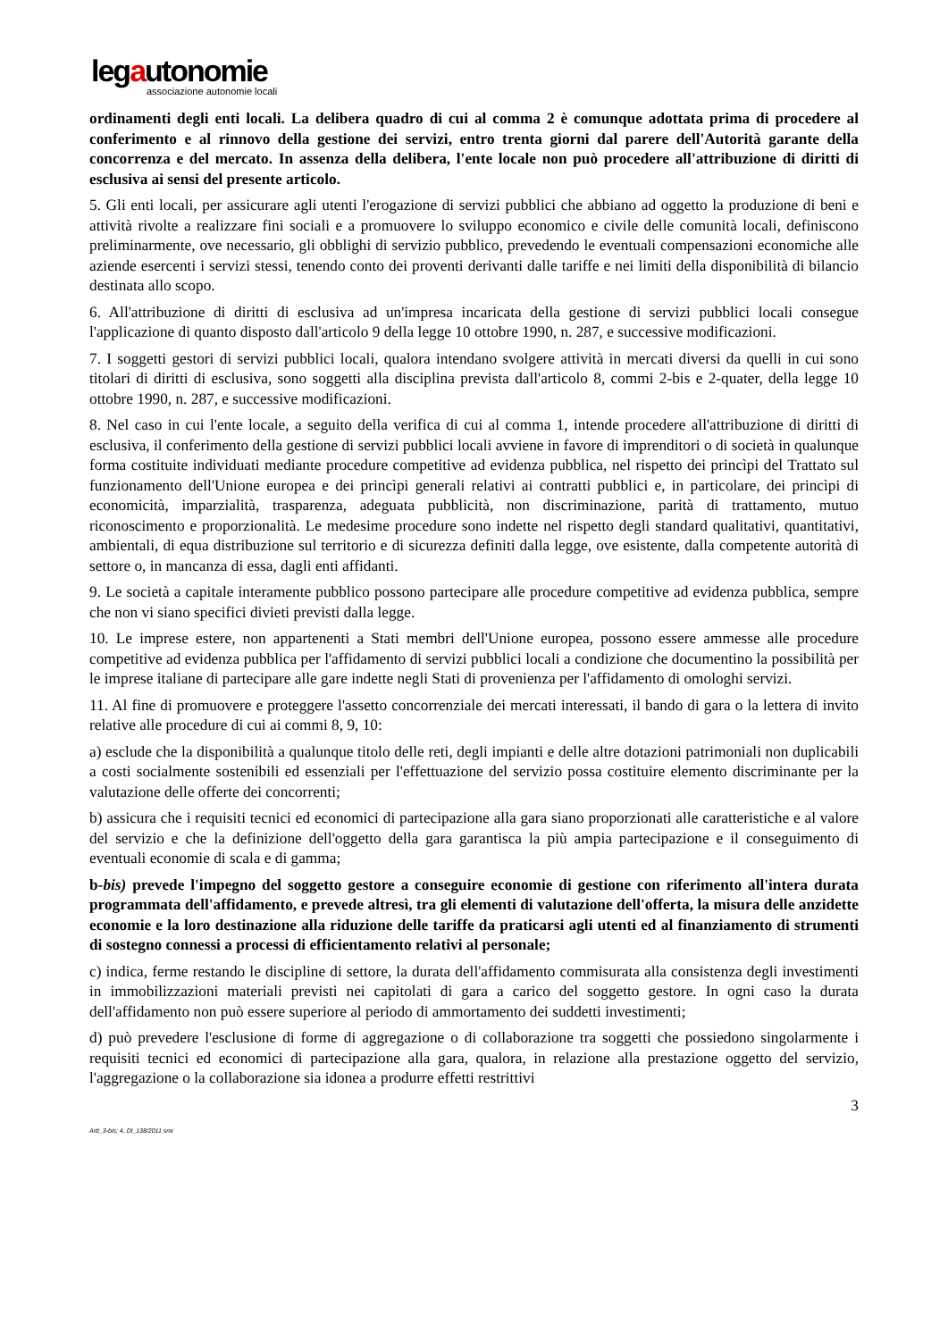legautonomie
associazione autonomie locali
ordinamenti degli enti locali. La delibera quadro di cui al comma 2 è comunque adottata prima di procedere al conferimento e al rinnovo della gestione dei servizi, entro trenta giorni dal parere dell'Autorità garante della concorrenza e del mercato. In assenza della delibera, l'ente locale non può procedere all'attribuzione di diritti di esclusiva ai sensi del presente articolo.
5. Gli enti locali, per assicurare agli utenti l'erogazione di servizi pubblici che abbiano ad oggetto la produzione di beni e attività rivolte a realizzare fini sociali e a promuovere lo sviluppo economico e civile delle comunità locali, definiscono preliminarmente, ove necessario, gli obblighi di servizio pubblico, prevedendo le eventuali compensazioni economiche alle aziende esercenti i servizi stessi, tenendo conto dei proventi derivanti dalle tariffe e nei limiti della disponibilità di bilancio destinata allo scopo.
6. All'attribuzione di diritti di esclusiva ad un'impresa incaricata della gestione di servizi pubblici locali consegue l'applicazione di quanto disposto dall'articolo 9 della legge 10 ottobre 1990, n. 287, e successive modificazioni.
7. I soggetti gestori di servizi pubblici locali, qualora intendano svolgere attività in mercati diversi da quelli in cui sono titolari di diritti di esclusiva, sono soggetti alla disciplina prevista dall'articolo 8, commi 2-bis e 2-quater, della legge 10 ottobre 1990, n. 287, e successive modificazioni.
8. Nel caso in cui l'ente locale, a seguito della verifica di cui al comma 1, intende procedere all'attribuzione di diritti di esclusiva, il conferimento della gestione di servizi pubblici locali avviene in favore di imprenditori o di società in qualunque forma costituite individuati mediante procedure competitive ad evidenza pubblica, nel rispetto dei princìpi del Trattato sul funzionamento dell'Unione europea e dei princìpi generali relativi ai contratti pubblici e, in particolare, dei princìpi di economicità, imparzialità, trasparenza, adeguata pubblicità, non discriminazione, parità di trattamento, mutuo riconoscimento e proporzionalità. Le medesime procedure sono indette nel rispetto degli standard qualitativi, quantitativi, ambientali, di equa distribuzione sul territorio e di sicurezza definiti dalla legge, ove esistente, dalla competente autorità di settore o, in mancanza di essa, dagli enti affidanti.
9. Le società a capitale interamente pubblico possono partecipare alle procedure competitive ad evidenza pubblica, sempre che non vi siano specifici divieti previsti dalla legge.
10. Le imprese estere, non appartenenti a Stati membri dell'Unione europea, possono essere ammesse alle procedure competitive ad evidenza pubblica per l'affidamento di servizi pubblici locali a condizione che documentino la possibilità per le imprese italiane di partecipare alle gare indette negli Stati di provenienza per l'affidamento di omologhi servizi.
11. Al fine di promuovere e proteggere l'assetto concorrenziale dei mercati interessati, il bando di gara o la lettera di invito relative alle procedure di cui ai commi 8, 9, 10:
a) esclude che la disponibilità a qualunque titolo delle reti, degli impianti e delle altre dotazioni patrimoniali non duplicabili a costi socialmente sostenibili ed essenziali per l'effettuazione del servizio possa costituire elemento discriminante per la valutazione delle offerte dei concorrenti;
b) assicura che i requisiti tecnici ed economici di partecipazione alla gara siano proporzionati alle caratteristiche e al valore del servizio e che la definizione dell'oggetto della gara garantisca la più ampia partecipazione e il conseguimento di eventuali economie di scala e di gamma;
b-bis) prevede l'impegno del soggetto gestore a conseguire economie di gestione con riferimento all'intera durata programmata dell'affidamento, e prevede altresì, tra gli elementi di valutazione dell'offerta, la misura delle anzidette economie e la loro destinazione alla riduzione delle tariffe da praticarsi agli utenti ed al finanziamento di strumenti di sostegno connessi a processi di efficientamento relativi al personale;
c) indica, ferme restando le discipline di settore, la durata dell'affidamento commisurata alla consistenza degli investimenti in immobilizzazioni materiali previsti nei capitolati di gara a carico del soggetto gestore. In ogni caso la durata dell'affidamento non può essere superiore al periodo di ammortamento dei suddetti investimenti;
d) può prevedere l'esclusione di forme di aggregazione o di collaborazione tra soggetti che possiedono singolarmente i requisiti tecnici ed economici di partecipazione alla gara, qualora, in relazione alla prestazione oggetto del servizio, l'aggregazione o la collaborazione sia idonea a produrre effetti restrittivi
3
Artt_3-bis; 4, Dl_138/2011 smi